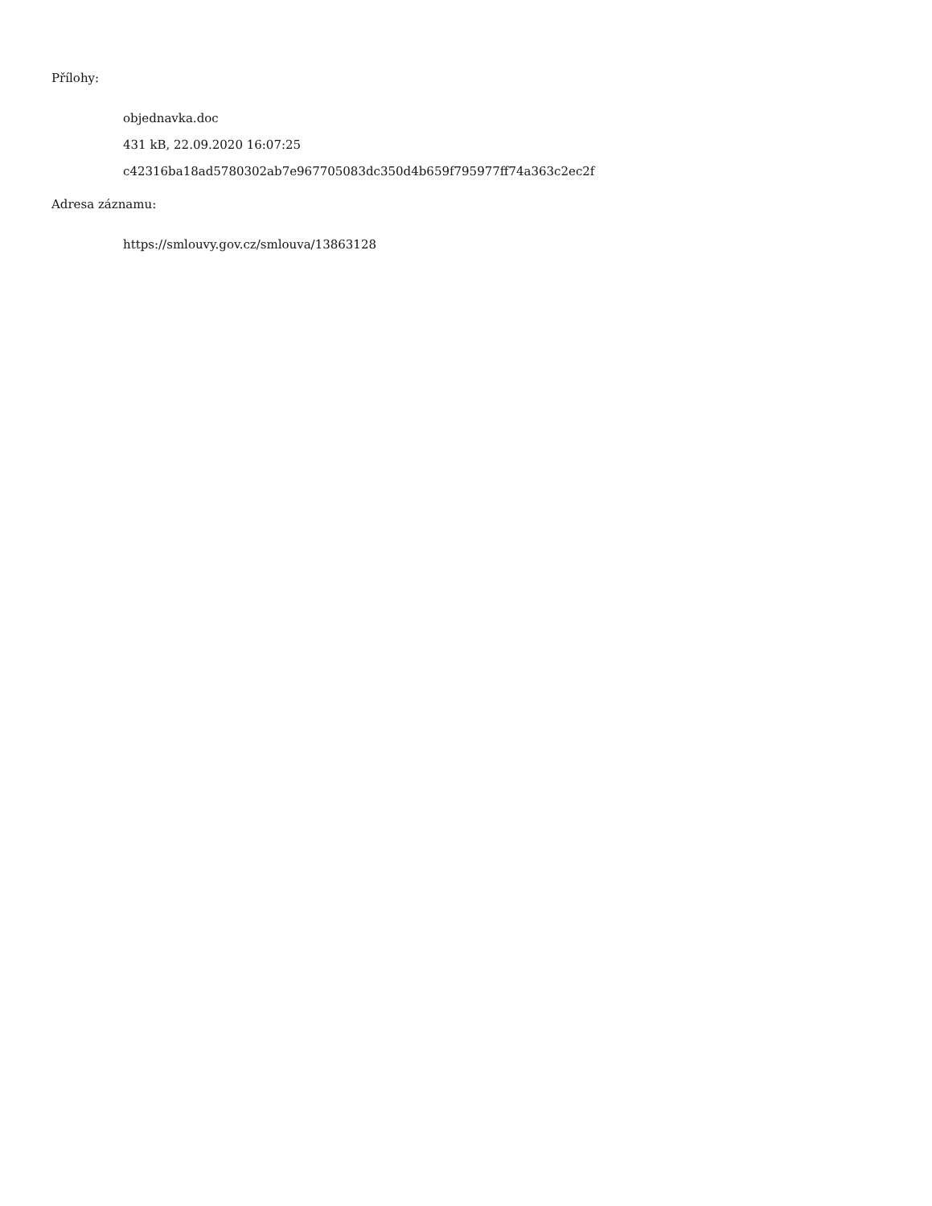Přílohy:
objednavka.doc
431 kB, 22.09.2020 16:07:25
c42316ba18ad5780302ab7e967705083dc350d4b659f795977ff74a363c2ec2f
Adresa záznamu:
https://smlouvy.gov.cz/smlouva/13863128